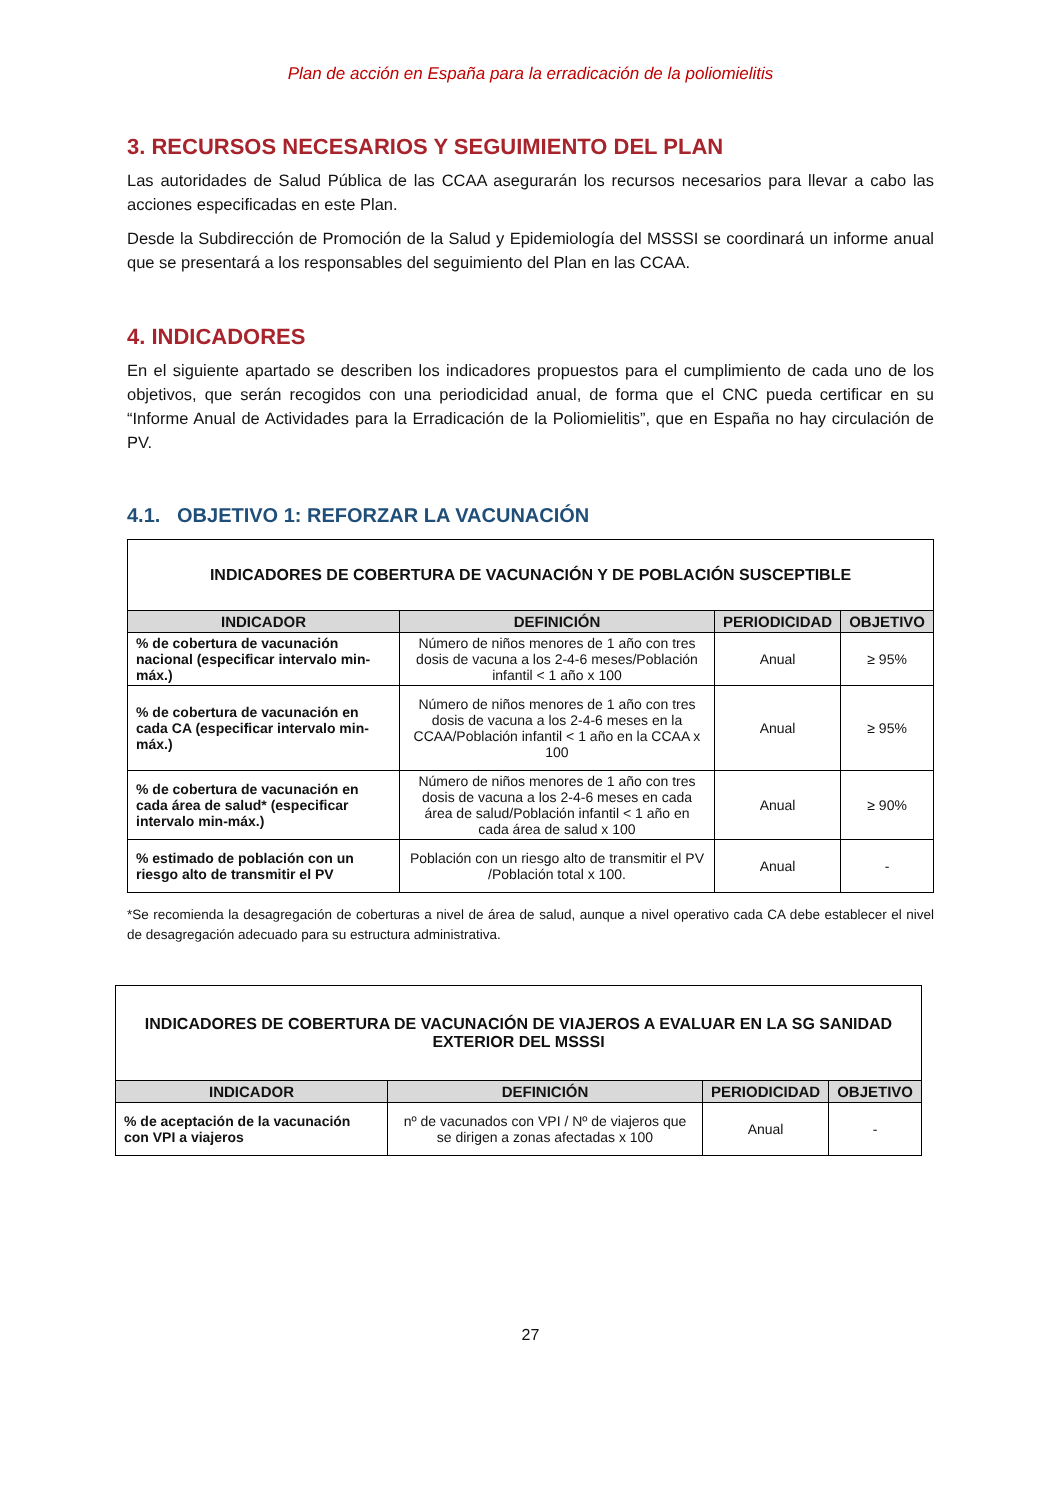Plan de acción en España para la erradicación de la poliomielitis
3. RECURSOS NECESARIOS Y SEGUIMIENTO DEL PLAN
Las autoridades de Salud Pública de las CCAA asegurarán los recursos necesarios para llevar a cabo las acciones especificadas en este Plan.
Desde la Subdirección de Promoción de la Salud y Epidemiología del MSSSI se coordinará un informe anual que se presentará a los responsables del seguimiento del Plan en las CCAA.
4. INDICADORES
En el siguiente apartado se describen los indicadores propuestos para el cumplimiento de cada uno de los objetivos, que serán recogidos con una periodicidad anual, de forma que el CNC pueda certificar en su “Informe Anual de Actividades para la Erradicación de la Poliomielitis”, que en España no hay circulación de PV.
4.1. OBJETIVO 1: REFORZAR LA VACUNACIÓN
| INDICADORES DE COBERTURA DE VACUNACIÓN Y DE POBLACIÓN SUSCEPTIBLE | | | |
| INDICADOR | DEFINICIÓN | PERIODICIDAD | OBJETIVO |
| % de cobertura de vacunación nacional (especificar intervalo min-máx.) | Número de niños menores de 1 año con tres dosis de vacuna a los 2-4-6 meses/Población infantil < 1 año x 100 | Anual | ≥ 95% |
| % de cobertura de vacunación en cada CA (especificar intervalo min-máx.) | Número de niños menores de 1 año con tres dosis de vacuna a los 2-4-6 meses en la CCAA/Población infantil < 1 año en la CCAA x 100 | Anual | ≥ 95% |
| % de cobertura de vacunación en cada área de salud* (especificar intervalo min-máx.) | Número de niños menores de 1 año con tres dosis de vacuna a los 2-4-6 meses en cada área de salud/Población infantil < 1 año en cada área de salud x 100 | Anual | ≥ 90% |
| % estimado de población con un riesgo alto de transmitir el PV | Población con un riesgo alto de transmitir el PV /Población total x 100. | Anual | - |
*Se recomienda la desagregación de coberturas a nivel de área de salud, aunque a nivel operativo cada CA debe establecer el nivel de desagregación adecuado para su estructura administrativa.
| INDICADORES DE COBERTURA DE VACUNACIÓN DE VIAJEROS A EVALUAR EN LA SG SANIDAD EXTERIOR DEL MSSSI | | | |
| INDICADOR | DEFINICIÓN | PERIODICIDAD | OBJETIVO |
| % de aceptación de la vacunación con VPI a viajeros | nº de vacunados con VPI / Nº de viajeros que se dirigen a zonas afectadas x 100 | Anual | - |
27